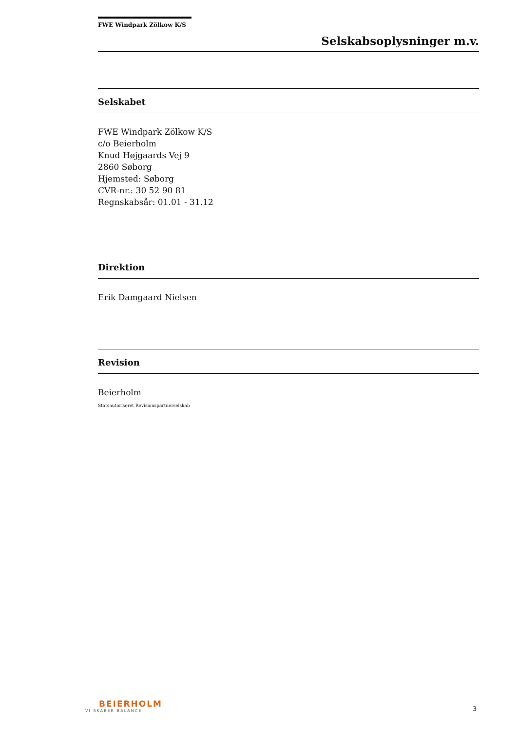FWE Windpark Zölkow K/S
Selskabsoplysninger m.v.
Selskabet
FWE Windpark Zölkow K/S
c/o Beierholm
Knud Højgaards Vej 9
2860 Søborg
Hjemsted: Søborg
CVR-nr.: 30 52 90 81
Regnskabsår: 01.01 - 31.12
Direktion
Erik Damgaard Nielsen
Revision
Beierholm
Statsautoriseret Revisionspartnerselskab
BEIERHOLM
VI SKABER BALANCE
3